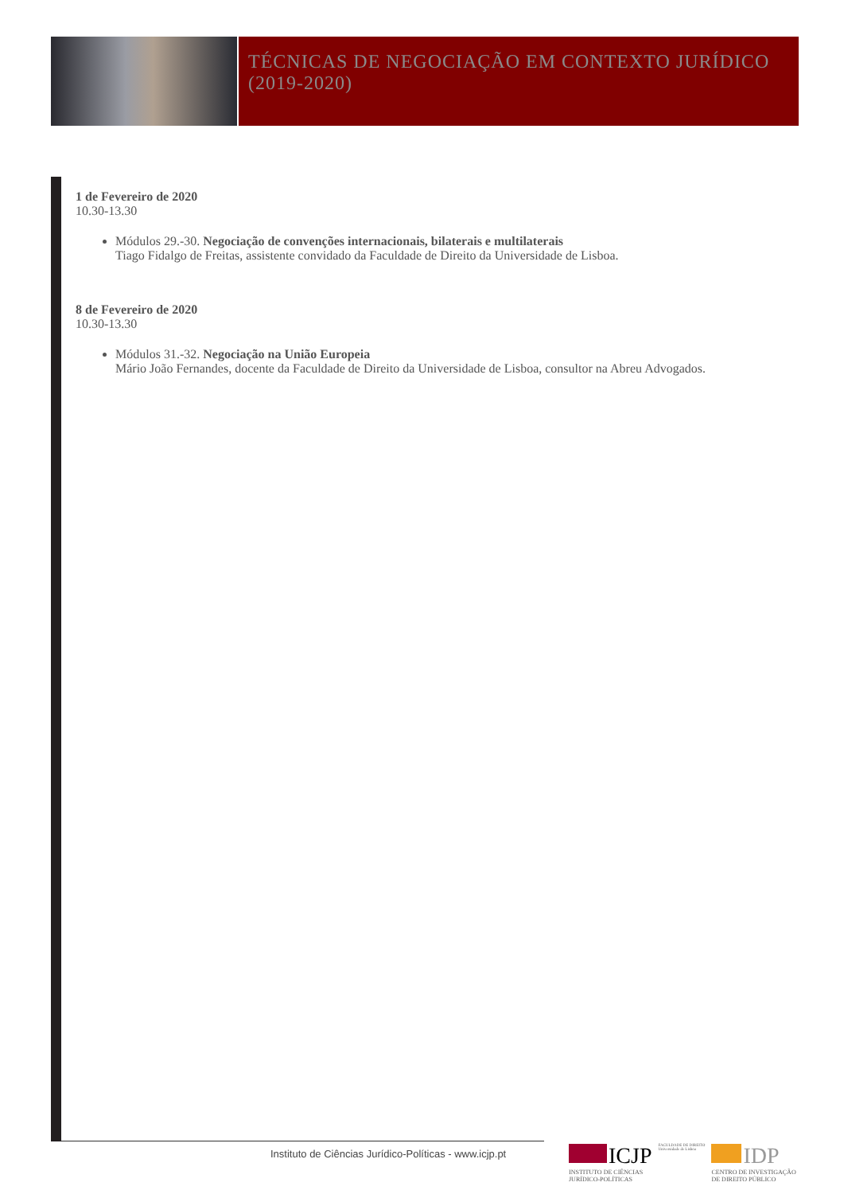TÉCNICAS DE NEGOCIAÇÃO EM CONTEXTO JURÍDICO
(2019-2020)
1 de Fevereiro de 2020
10.30-13.30
Módulos 29.-30. Negociação de convenções internacionais, bilaterais e multilaterais
Tiago Fidalgo de Freitas, assistente convidado da Faculdade de Direito da Universidade de Lisboa.
8 de Fevereiro de 2020
10.30-13.30
Módulos 31.-32. Negociação na União Europeia
Mário João Fernandes, docente da Faculdade de Direito da Universidade de Lisboa, consultor na Abreu Advogados.
Instituto de Ciências Jurídico-Políticas - www.icjp.pt
ICJP
INSTITUTO DE CIÊNCIAS
JURÍDICO-POLÍTICAS
FACULDADE DE DIREITO
Universidade de Lisboa
IDP
CENTRO DE INVESTIGAÇÃO
DE DIREITO PÚBLICO